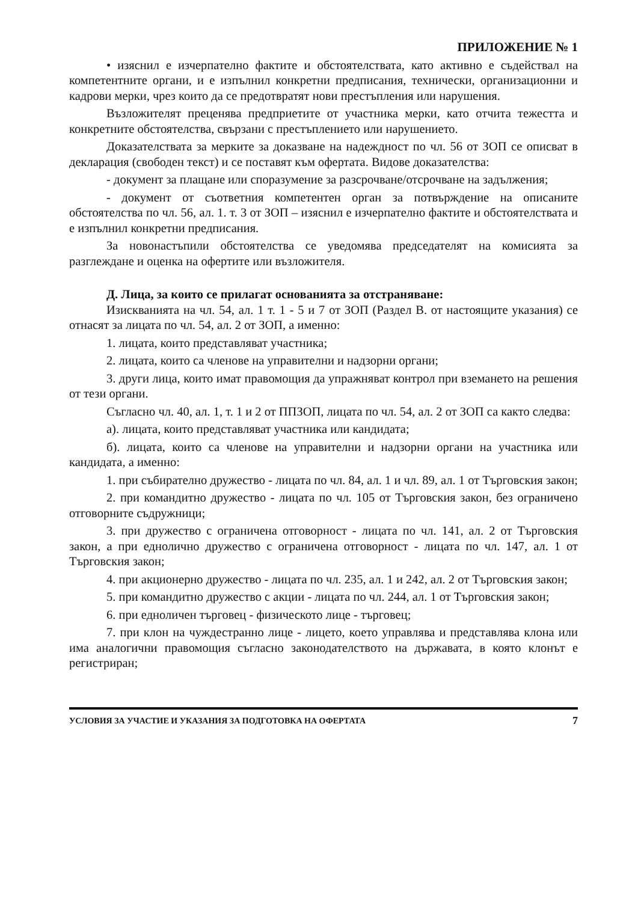ПРИЛОЖЕНИЕ № 1
• изяснил е изчерпателно фактите и обстоятелствата, като активно е съдействал на компетентните органи, и е изпълнил конкретни предписания, технически, организационни и кадрови мерки, чрез които да се предотвратят нови престъпления или нарушения.
Възложителят преценява предприетите от участника мерки, като отчита тежестта и конкретните обстоятелства, свързани с престъплението или нарушението.
Доказателствата за мерките за доказване на надеждност по чл. 56 от ЗОП се описват в декларация (свободен текст) и се поставят към офертата. Видове доказателства:
- документ за плащане или споразумение за разсрочване/отсрочване на задължения;
- документ от съответния компетентен орган за потвърждение на описаните обстоятелства по чл. 56, ал. 1. т. 3 от ЗОП – изяснил е изчерпателно фактите и обстоятелствата и е изпълнил конкретни предписания.
За новонастъпили обстоятелства се уведомява председателят на комисията за разглеждане и оценка на офертите или възложителя.
Д. Лица, за които се прилагат основанията за отстраняване:
Изискванията на чл. 54, ал. 1 т. 1 - 5 и 7 от ЗОП (Раздел В. от настоящите указания) се отнасят за лицата по чл. 54, ал. 2 от ЗОП, а именно:
1. лицата, които представляват участника;
2. лицата, които са членове на управителни и надзорни органи;
3. други лица, които имат правомощия да упражняват контрол при вземането на решения от тези органи.
Съгласно чл. 40, ал. 1, т. 1 и 2 от ППЗОП, лицата по чл. 54, ал. 2 от ЗОП са както следва:
а). лицата, които представляват участника или кандидата;
б). лицата, които са членове на управителни и надзорни органи на участника или кандидата, а именно:
1. при събирателно дружество - лицата по чл. 84, ал. 1 и чл. 89, ал. 1 от Търговския закон;
2. при командитно дружество - лицата по чл. 105 от Търговския закон, без ограничено отговорните съдружници;
3. при дружество с ограничена отговорност - лицата по чл. 141, ал. 2 от Търговския закон, а при еднолично дружество с ограничена отговорност - лицата по чл. 147, ал. 1 от Търговския закон;
4. при акционерно дружество - лицата по чл. 235, ал. 1 и 242, ал. 2 от Търговския закон;
5. при командитно дружество с акции - лицата по чл. 244, ал. 1 от Търговския закон;
6. при едноличен търговец - физическото лице - търговец;
7. при клон на чуждестранно лице - лицето, което управлява и представлява клона или има аналогични правомощия съгласно законодателството на държавата, в която клонът е регистриран;
УСЛОВИЯ ЗА УЧАСТИЕ И УКАЗАНИЯ ЗА ПОДГОТОВКА НА ОФЕРТАТА 7